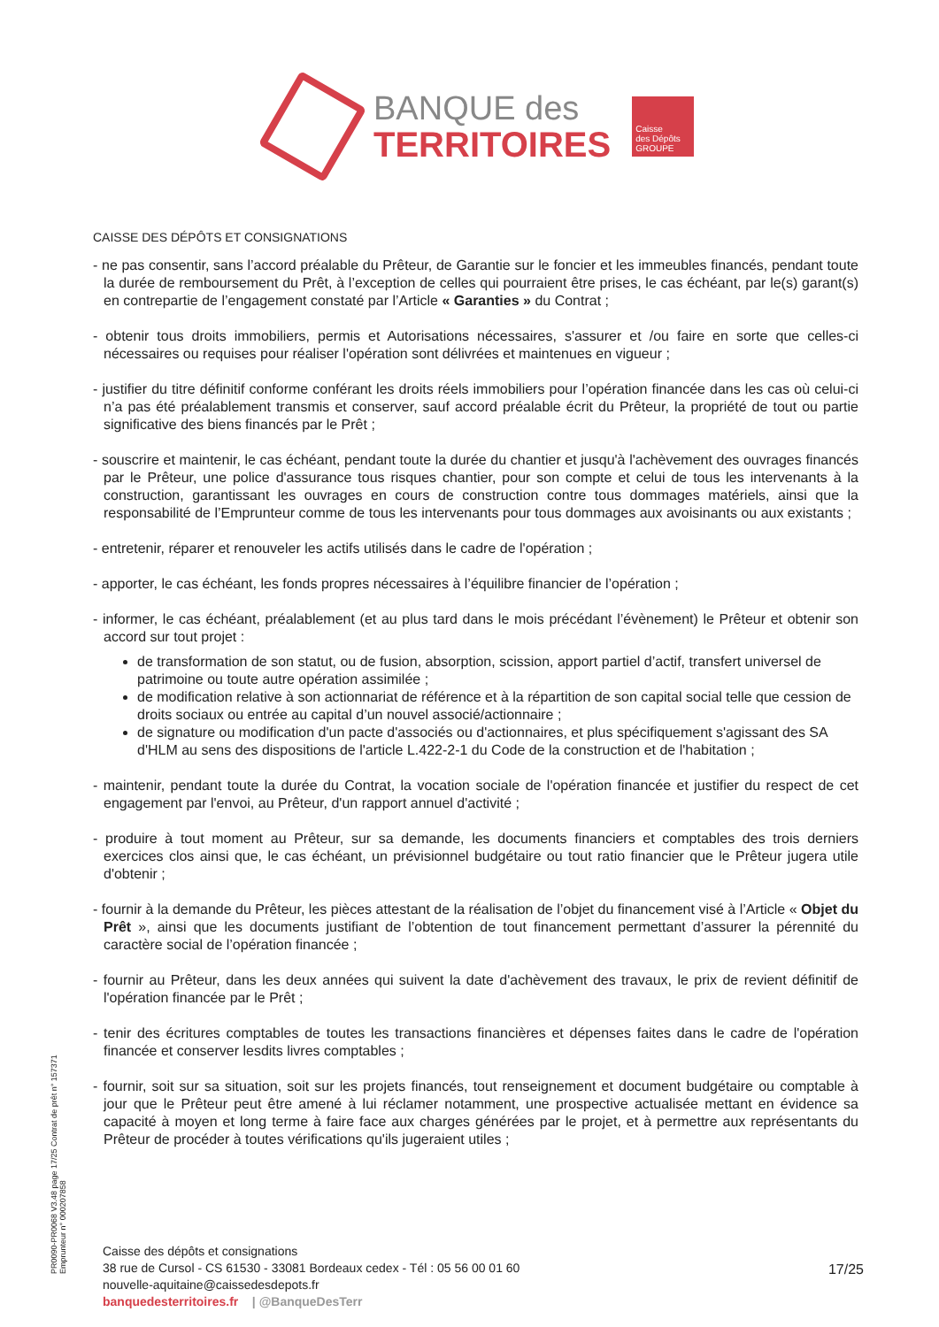BANQUE des
TERRITOIRES
Caisse
des Dépôts
GROUPE
CAISSE DES DÉPÔTS ET CONSIGNATIONS
- ne pas consentir, sans l’accord préalable du Prêteur, de Garantie sur le foncier et les immeubles financés, pendant toute la durée de remboursement du Prêt, à l’exception de celles qui pourraient être prises, le cas échéant, par le(s) garant(s) en contrepartie de l’engagement constaté par l’Article « Garanties » du Contrat ;
- obtenir tous droits immobiliers, permis et Autorisations nécessaires, s'assurer et /ou faire en sorte que celles-ci nécessaires ou requises pour réaliser l'opération sont délivrées et maintenues en vigueur ;
- justifier du titre définitif conforme conférant les droits réels immobiliers pour l’opération financée dans les cas où celui-ci n’a pas été préalablement transmis et conserver, sauf accord préalable écrit du Prêteur, la propriété de tout ou partie significative des biens financés par le Prêt ;
- souscrire et maintenir, le cas échéant, pendant toute la durée du chantier et jusqu'à l'achèvement des ouvrages financés par le Prêteur, une police d'assurance tous risques chantier, pour son compte et celui de tous les intervenants à la construction, garantissant les ouvrages en cours de construction contre tous dommages matériels, ainsi que la responsabilité de l’Emprunteur comme de tous les intervenants pour tous dommages aux avoisinants ou aux existants ;
- entretenir, réparer et renouveler les actifs utilisés dans le cadre de l'opération ;
- apporter, le cas échéant, les fonds propres nécessaires à l’équilibre financier de l’opération ;
- informer, le cas échéant, préalablement (et au plus tard dans le mois précédant l’évènement) le Prêteur et obtenir son accord sur tout projet :
de transformation de son statut, ou de fusion, absorption, scission, apport partiel d’actif, transfert universel de patrimoine ou toute autre opération assimilée ;
de modification relative à son actionnariat de référence et à la répartition de son capital social telle que cession de droits sociaux ou entrée au capital d’un nouvel associé/actionnaire ;
de signature ou modification d'un pacte d'associés ou d'actionnaires, et plus spécifiquement s'agissant des SA d'HLM au sens des dispositions de l'article L.422-2-1 du Code de la construction et de l'habitation ;
- maintenir, pendant toute la durée du Contrat, la vocation sociale de l'opération financée et justifier du respect de cet engagement par l'envoi, au Prêteur, d'un rapport annuel d'activité ;
- produire à tout moment au Prêteur, sur sa demande, les documents financiers et comptables des trois derniers exercices clos ainsi que, le cas échéant, un prévisionnel budgétaire ou tout ratio financier que le Prêteur jugera utile d'obtenir ;
- fournir à la demande du Prêteur, les pièces attestant de la réalisation de l’objet du financement visé à l’Article « Objet du Prêt », ainsi que les documents justifiant de l’obtention de tout financement permettant d’assurer la pérennité du caractère social de l’opération financée ;
- fournir au Prêteur, dans les deux années qui suivent la date d'achèvement des travaux, le prix de revient définitif de l'opération financée par le Prêt ;
- tenir des écritures comptables de toutes les transactions financières et dépenses faites dans le cadre de l'opération financée et conserver lesdits livres comptables ;
- fournir, soit sur sa situation, soit sur les projets financés, tout renseignement et document budgétaire ou comptable à jour que le Prêteur peut être amené à lui réclamer notamment, une prospective actualisée mettant en évidence sa capacité à moyen et long terme à faire face aux charges générées par le projet, et à permettre aux représentants du Prêteur de procéder à toutes vérifications qu'ils jugeraient utiles ;
PR0090-PR0068 V3.48 page 17/25 Contrat de prêt n° 157371 Emprunteur n° 000207858
Caisse des dépôts et consignations
38 rue de Cursol - CS 61530 - 33081 Bordeaux cedex - Tél : 05 56 00 01 60
nouvelle-aquitaine@caissedesdepots.fr
banquedesterritoires.fr | @BanqueDesTerr
17/25